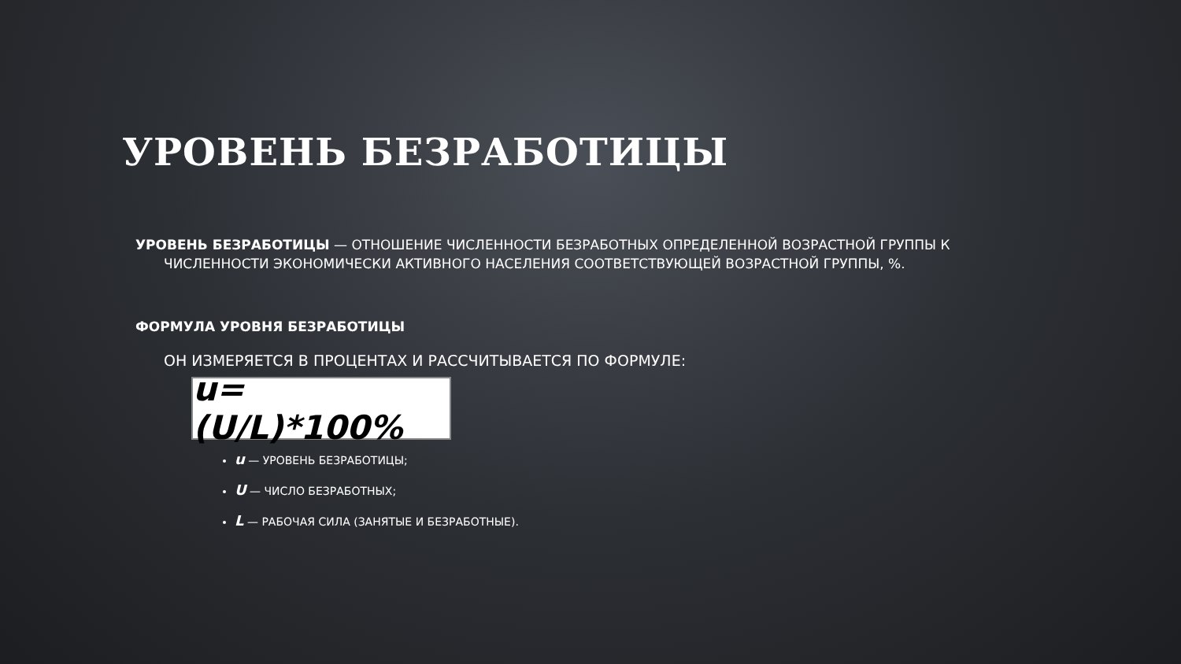УРОВЕНЬ БЕЗРАБОТИЦЫ
УРОВЕНЬ БЕЗРАБОТИЦЫ — ОТНОШЕНИЕ ЧИСЛЕННОСТИ БЕЗРАБОТНЫХ ОПРЕДЕЛЕННОЙ ВОЗРАСТНОЙ ГРУППЫ К ЧИСЛЕННОСТИ ЭКОНОМИЧЕСКИ АКТИВНОГО НАСЕЛЕНИЯ СООТВЕТСТВУЮЩЕЙ ВОЗРАСТНОЙ ГРУППЫ, %.
ФОРМУЛА УРОВНЯ БЕЗРАБОТИЦЫ
ОН ИЗМЕРЯЕТСЯ В ПРОЦЕНТАХ И РАССЧИТЫВАЕТСЯ ПО ФОРМУЛЕ:
u=(U/L)*100%
u — УРОВЕНЬ БЕЗРАБОТИЦЫ;
U — ЧИСЛО БЕЗРАБОТНЫХ;
L — РАБОЧАЯ СИЛА (ЗАНЯТЫЕ И БЕЗРАБОТНЫЕ).